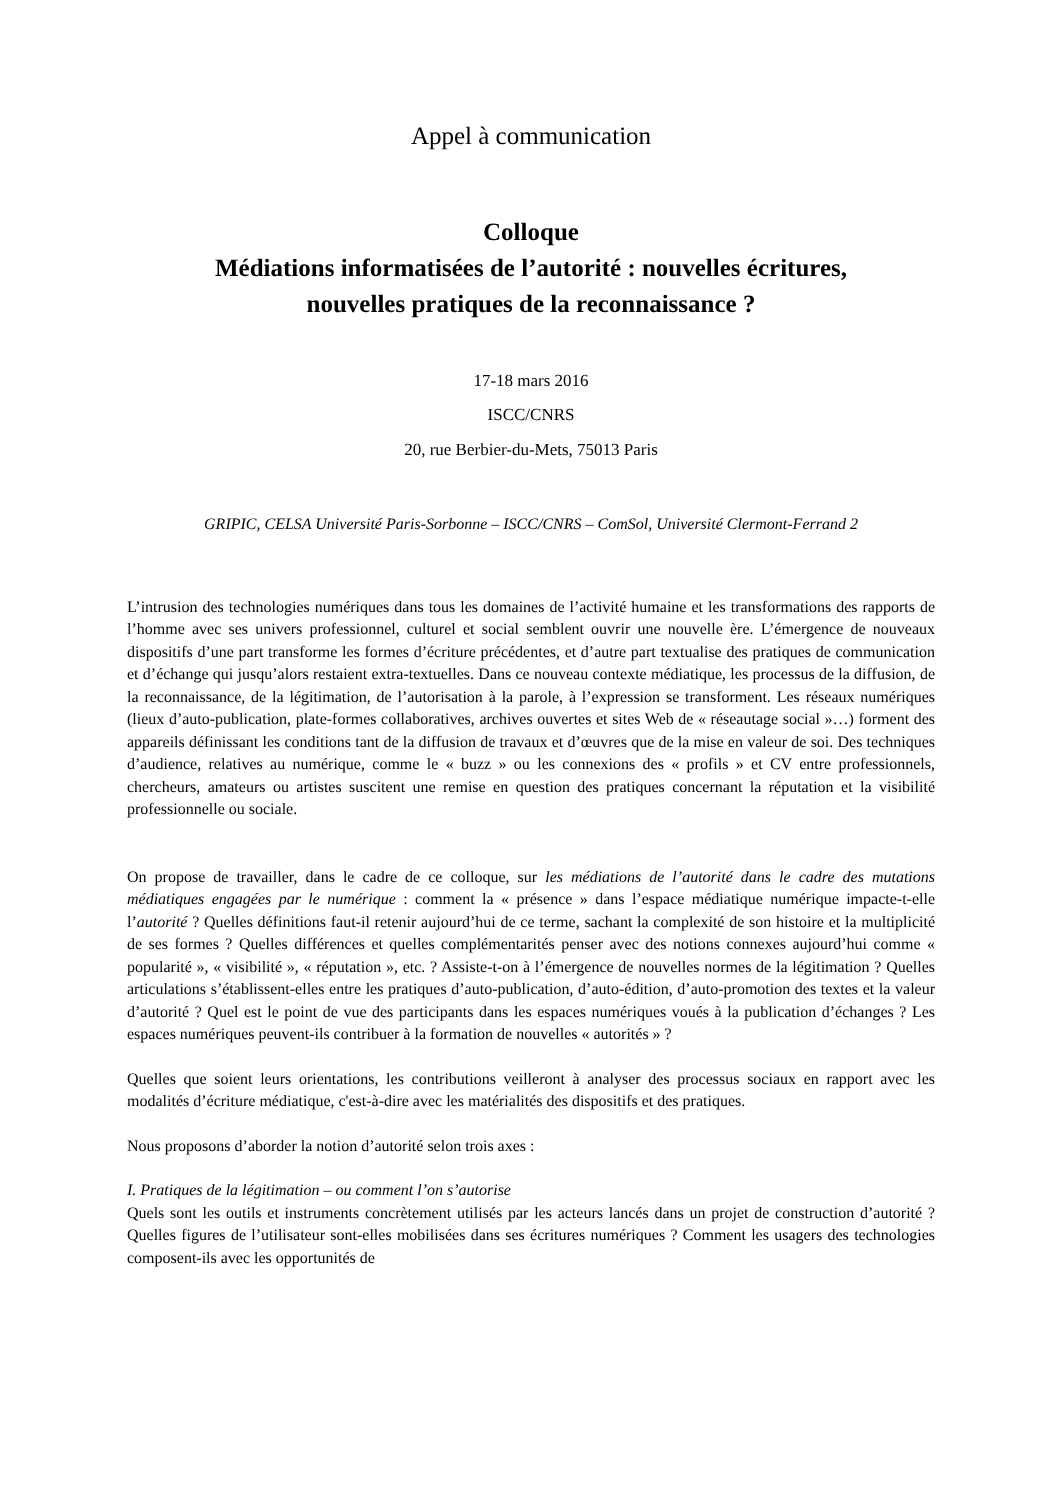Appel à communication
Colloque
Médiations informatisées de l’autorité : nouvelles écritures,
nouvelles pratiques de la reconnaissance ?
17-18 mars 2016
ISCC/CNRS
20, rue Berbier-du-Mets, 75013 Paris
GRIPIC, CELSA Université Paris-Sorbonne – ISCC/CNRS – ComSol, Université Clermont-Ferrand 2
L’intrusion des technologies numériques dans tous les domaines de l’activité humaine et les transformations des rapports de l’homme avec ses univers professionnel, culturel et social semblent ouvrir une nouvelle ère. L’émergence de nouveaux dispositifs d’une part transforme les formes d’écriture précédentes, et d’autre part textualise des pratiques de communication et d’échange qui jusqu’alors restaient extra-textuelles. Dans ce nouveau contexte médiatique, les processus de la diffusion, de la reconnaissance, de la légitimation, de l’autorisation à la parole, à l’expression se transforment. Les réseaux numériques (lieux d’auto-publication, plate-formes collaboratives, archives ouvertes et sites Web de « réseautage social »…) forment des appareils définissant les conditions tant de la diffusion de travaux et d’œuvres que de la mise en valeur de soi. Des techniques d’audience, relatives au numérique, comme le « buzz » ou les connexions des « profils » et CV entre professionnels, chercheurs, amateurs ou artistes suscitent une remise en question des pratiques concernant la réputation et la visibilité professionnelle ou sociale.
On propose de travailler, dans le cadre de ce colloque, sur les médiations de l’autorité dans le cadre des mutations médiatiques engagées par le numérique : comment la « présence » dans l’espace médiatique numérique impacte-t-elle l’autorité ? Quelles définitions faut-il retenir aujourd’hui de ce terme, sachant la complexité de son histoire et la multiplicité de ses formes ? Quelles différences et quelles complémentarités penser avec des notions connexes aujourd’hui comme « popularité », « visibilité », « réputation », etc. ? Assiste-t-on à l’émergence de nouvelles normes de la légitimation ? Quelles articulations s’établissent-elles entre les pratiques d’auto-publication, d’auto-édition, d’auto-promotion des textes et la valeur d’autorité ? Quel est le point de vue des participants dans les espaces numériques voués à la publication d’échanges ? Les espaces numériques peuvent-ils contribuer à la formation de nouvelles « autorités » ?
Quelles que soient leurs orientations, les contributions veilleront à analyser des processus sociaux en rapport avec les modalités d’écriture médiatique, c'est-à-dire avec les matérialités des dispositifs et des pratiques.
Nous proposons d’aborder la notion d’autorité selon trois axes :
I. Pratiques de la légitimation – ou comment l’on s’autorise
Quels sont les outils et instruments concrètement utilisés par les acteurs lancés dans un projet de construction d’autorité ? Quelles figures de l’utilisateur sont-elles mobilisées dans ses écritures numériques ? Comment les usagers des technologies composent-ils avec les opportunités de